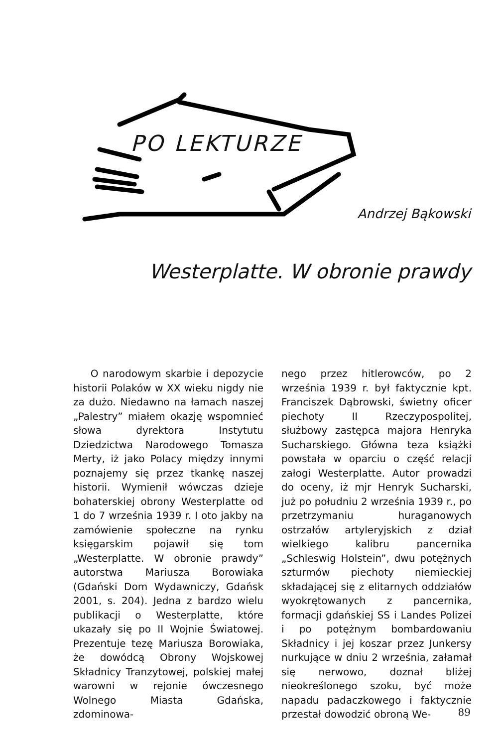PO LEKTURZE
Andrzej Bąkowski
Westerplatte. W obronie prawdy
O narodowym skarbie i depozycie historii Polaków w XX wieku nigdy nie za dużo. Niedawno na łamach naszej „Palestry” miałem okazję wspomnieć słowa dyrektora Instytutu Dziedzictwa Narodowego Tomasza Merty, iż jako Polacy między innymi poznajemy się przez tkankę naszej historii. Wymienił wówczas dzieje bohaterskiej obrony Westerplatte od 1 do 7 września 1939 r. I oto jakby na zamówienie społeczne na rynku księgarskim pojawił się tom „Westerplatte. W obronie prawdy” autorstwa Mariusza Borowiaka (Gdański Dom Wydawniczy, Gdańsk 2001, s. 204). Jedna z bardzo wielu publikacji o Westerplatte, które ukazały się po II Wojnie Światowej. Prezentuje tezę Mariusza Borowiaka, że dowódcą Obrony Wojskowej Składnicy Tranzytowej, polskiej małej warowni w rejonie ówczesnego Wolnego Miasta Gdańska, zdominowa-
nego przez hitlerowców, po 2 września 1939 r. był faktycznie kpt. Franciszek Dąbrowski, świetny oficer piechoty II Rzeczypospolitej, służbowy zastępca majora Henryka Sucharskiego. Główna teza książki powstała w oparciu o część relacji załogi Westerplatte. Autor prowadzi do oceny, iż mjr Henryk Sucharski, już po południu 2 września 1939 r., po przetrzymaniu huraganowych ostrzałów artyleryjskich z dział wielkiego kalibru pancernika „Schleswig Holstein”, dwu potężnych szturmów piechoty niemieckiej składającej się z elitarnych oddziałów wyokrętowanych z pancernika, formacji gdańskiej SS i Landes Polizei i po potężnym bombardowaniu Składnicy i jej koszar przez Junkersy nurkujące w dniu 2 września, załamał się nerwowo, doznał bliżej nieokreślonego szoku, być może napadu padaczkowego i faktycznie przestał dowodzić obroną We-
89